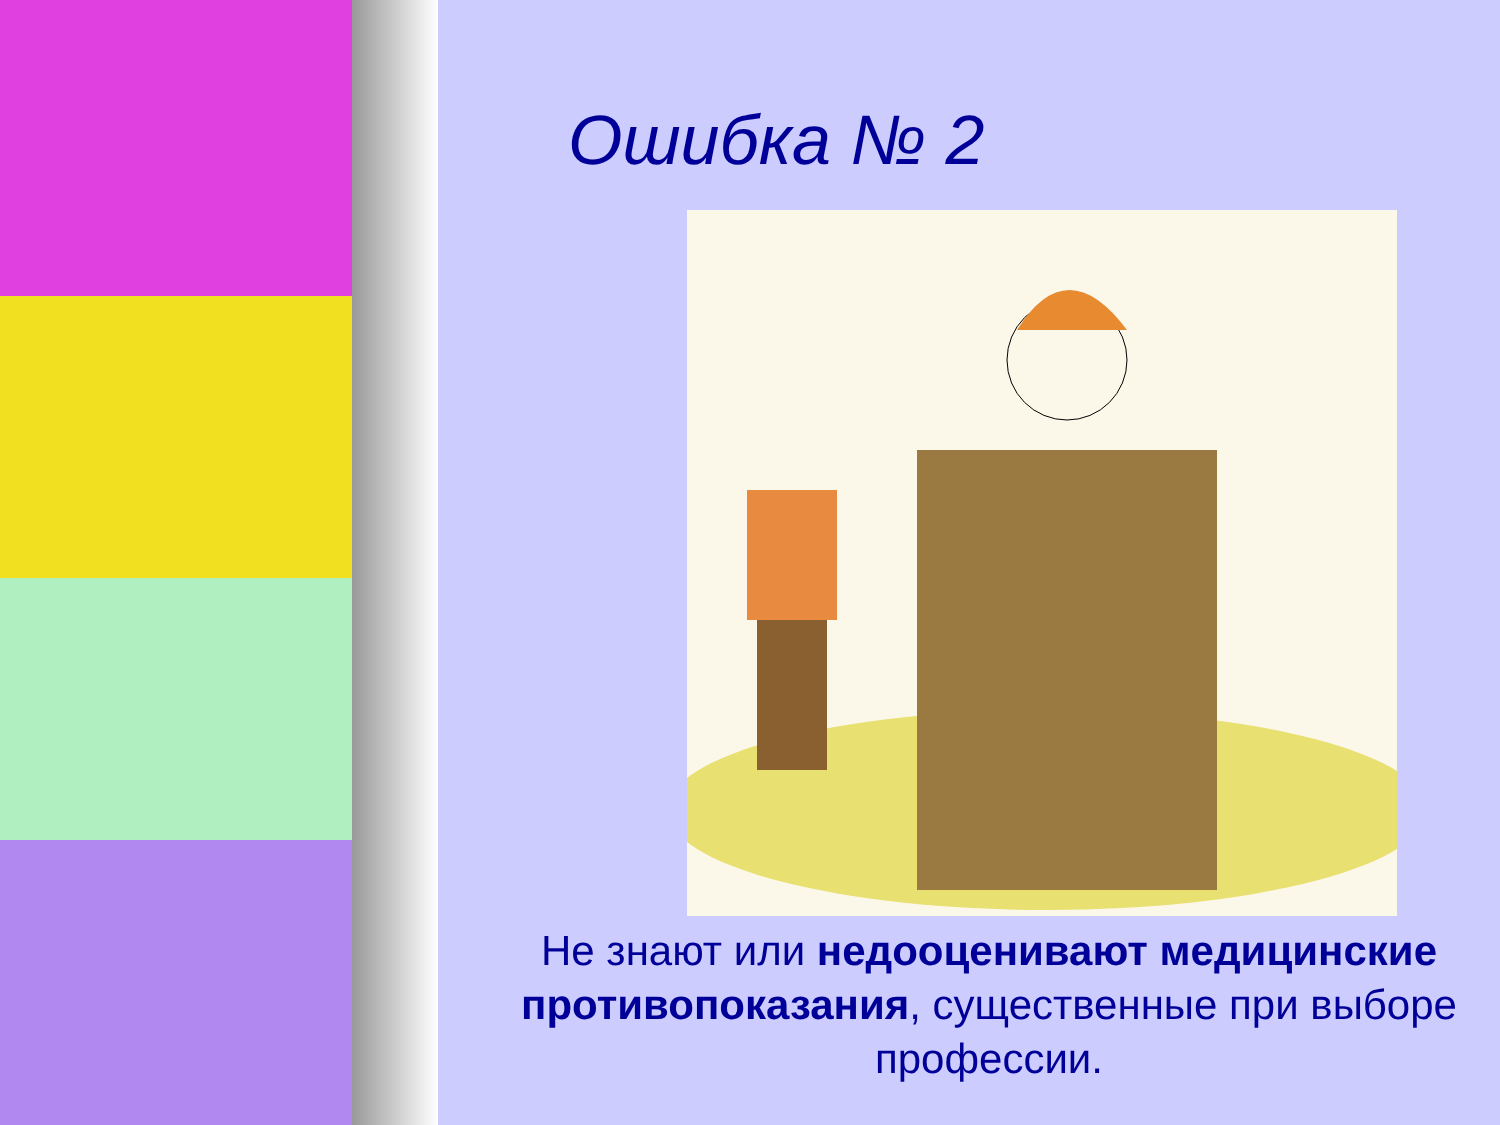Ошибка № 2
Не знают или недооценивают медицинские противопоказания, существенные при выборе профессии.